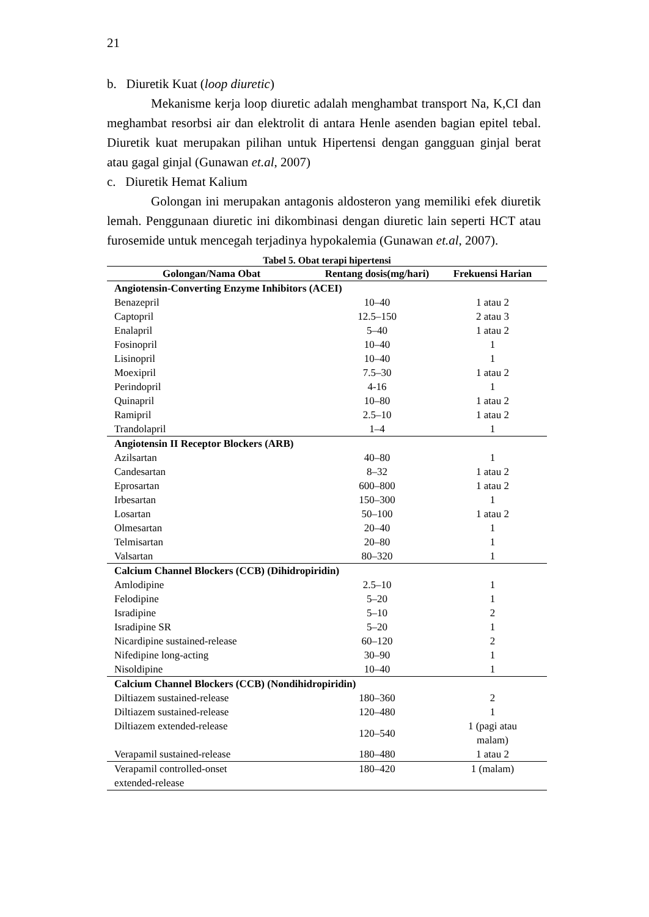21
b. Diuretik Kuat (loop diuretic)
Mekanisme kerja loop diuretic adalah menghambat transport Na, K,CI dan meghambat resorbsi air dan elektrolit di antara Henle asenden bagian epitel tebal. Diuretik kuat merupakan pilihan untuk Hipertensi dengan gangguan ginjal berat atau gagal ginjal (Gunawan et.al, 2007)
c. Diuretik Hemat Kalium
Golongan ini merupakan antagonis aldosteron yang memiliki efek diuretik lemah. Penggunaan diuretic ini dikombinasi dengan diuretic lain seperti HCT atau furosemide untuk mencegah terjadinya hypokalemia (Gunawan et.al, 2007).
Tabel 5. Obat terapi hipertensi
| Golongan/Nama Obat | Rentang dosis(mg/hari) | Frekuensi Harian |
| --- | --- | --- |
| Angiotensin-Converting Enzyme Inhibitors (ACEI) | | |
| Benazepril | 10–40 | 1 atau 2 |
| Captopril | 12.5–150 | 2 atau 3 |
| Enalapril | 5–40 | 1 atau 2 |
| Fosinopril | 10–40 | 1 |
| Lisinopril | 10–40 | 1 |
| Moexipril | 7.5–30 | 1 atau 2 |
| Perindopril | 4-16 | 1 |
| Quinapril | 10–80 | 1 atau 2 |
| Ramipril | 2.5–10 | 1 atau 2 |
| Trandolapril | 1–4 | 1 |
| Angiotensin II Receptor Blockers (ARB) | | |
| Azilsartan | 40–80 | 1 |
| Candesartan | 8–32 | 1 atau 2 |
| Eprosartan | 600–800 | 1 atau 2 |
| Irbesartan | 150–300 | 1 |
| Losartan | 50–100 | 1 atau 2 |
| Olmesartan | 20–40 | 1 |
| Telmisartan | 20–80 | 1 |
| Valsartan | 80–320 | 1 |
| Calcium Channel Blockers (CCB) (Dihidropiridin) | | |
| Amlodipine | 2.5–10 | 1 |
| Felodipine | 5–20 | 1 |
| Isradipine | 5–10 | 2 |
| Isradipine SR | 5–20 | 1 |
| Nicardipine sustained-release | 60–120 | 2 |
| Nifedipine long-acting | 30–90 | 1 |
| Nisoldipine | 10–40 | 1 |
| Calcium Channel Blockers (CCB) (Nondihidropiridin) | | |
| Diltiazem sustained-release | 180–360 | 2 |
| Diltiazem sustained-release | 120–480 | 1 |
| Diltiazem extended-release | 120–540 | 1 (pagi atau malam) |
| Verapamil sustained-release | 180–480 | 1 atau 2 |
| Verapamil controlled-onset extended-release | 180–420 | 1 (malam) |